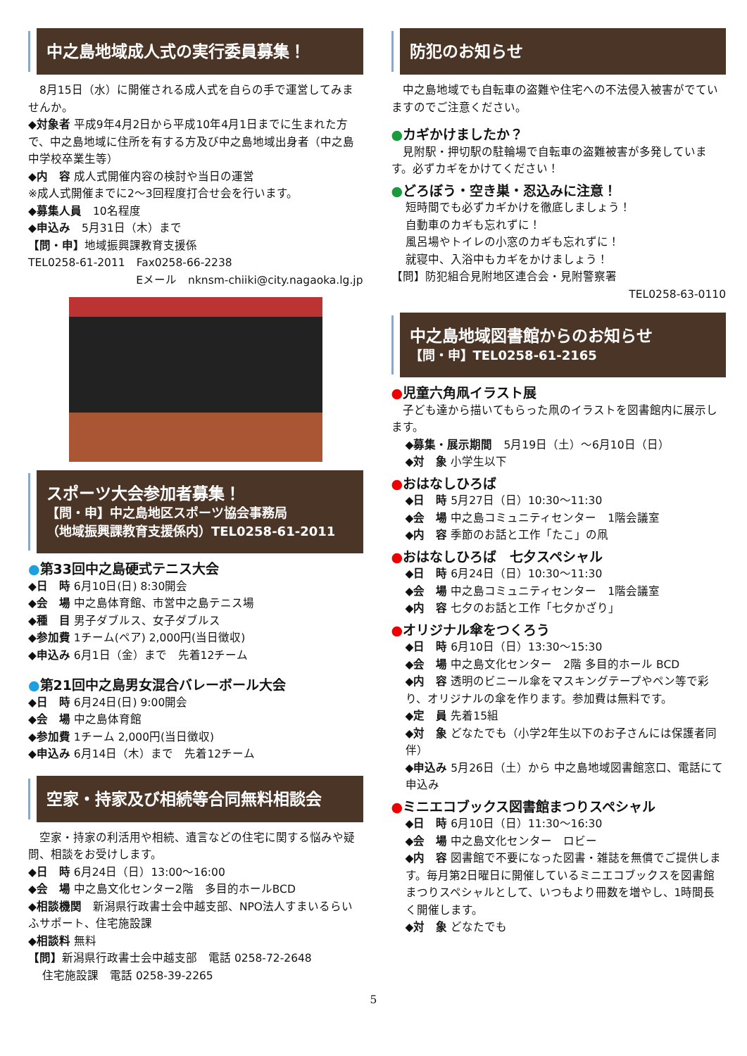中之島地域成人式の実行委員募集！
　8月15日（水）に開催される成人式を自らの手で運営してみませんか。
◆対象者 平成9年4月2日から平成10年4月1日までに生まれた方で、中之島地域に住所を有する方及び中之島地域出身者（中之島中学校卒業生等）
◆内　容 成人式開催内容の検討や当日の運営
※成人式開催までに2～3回程度打合せ会を行います。
◆募集人員　10名程度
◆申込み　5月31日（木）まで
【問・申】地域振興課教育支援係
TEL0258-61-2011　Fax0258-66-2238
Eメール　nknsm-chiiki@city.nagaoka.lg.jp
スポーツ大会参加者募集！
【問・申】中之島地区スポーツ協会事務局
（地域振興課教育支援係内）TEL0258-61-2011
●第33回中之島硬式テニス大会
◆日　時 6月10日(日) 8:30開会
◆会　場 中之島体育館、市営中之島テニス場
◆種　目 男子ダブルス、女子ダブルス
◆参加費 1チーム(ペア) 2,000円(当日徴収)
◆申込み 6月1日（金）まで　先着12チーム
●第21回中之島男女混合バレーボール大会
◆日　時 6月24日(日) 9:00開会
◆会　場 中之島体育館
◆参加費 1チーム 2,000円(当日徴収)
◆申込み 6月14日（木）まで　先着12チーム
空家・持家及び相続等合同無料相談会
　空家・持家の利活用や相続、遺言などの住宅に関する悩みや疑問、相談をお受けします。
◆日　時 6月24日（日）13:00～16:00
◆会　場 中之島文化センター2階　多目的ホールBCD
◆相談機関　新潟県行政書士会中越支部、NPO法人すまいるらいふサポート、住宅施設課
◆相談料 無料
【問】新潟県行政書士会中越支部　電話 0258-72-2648
住宅施設課　電話 0258-39-2265
防犯のお知らせ
　中之島地域でも自転車の盗難や住宅への不法侵入被害がでていますのでご注意ください。
●カギかけましたか？
　見附駅・押切駅の駐輪場で自転車の盗難被害が多発しています。必ずカギをかけてください！
●どろぼう・空き巣・忍込みに注意！
短時間でも必ずカギかけを徹底しましょう！
自動車のカギも忘れずに！
風呂場やトイレの小窓のカギも忘れずに！
就寝中、入浴中もカギをかけましょう！
【問】防犯組合見附地区連合会・見附警察署
TEL0258-63-0110
中之島地域図書館からのお知らせ
【問・申】TEL0258-61-2165
●児童六角凧イラスト展
　子ども達から描いてもらった凧のイラストを図書館内に展示します。
◆募集・展示期間　5月19日（土）～6月10日（日）
◆対　象 小学生以下
●おはなしひろば
◆日　時 5月27日（日）10:30～11:30
◆会　場 中之島コミュニティセンター　1階会議室
◆内　容 季節のお話と工作「たこ」の凧
●おはなしひろば　七夕スペシャル
◆日　時 6月24日（日）10:30～11:30
◆会　場 中之島コミュニティセンター　1階会議室
◆内　容 七夕のお話と工作「七夕かざり」
●オリジナル傘をつくろう
◆日　時 6月10日（日）13:30～15:30
◆会　場 中之島文化センター　2階 多目的ホール BCD
◆内　容 透明のビニール傘をマスキングテープやペン等で彩り、オリジナルの傘を作ります。参加費は無料です。
◆定　員 先着15組
◆対　象 どなたでも（小学2年生以下のお子さんには保護者同伴）
◆申込み 5月26日（土）から 中之島地域図書館窓口、電話にて申込み
●ミニエコブックス図書館まつりスペシャル
◆日　時 6月10日（日）11:30～16:30
◆会　場 中之島文化センター　ロビー
◆内　容 図書館で不要になった図書・雑誌を無償でご提供します。毎月第2日曜日に開催しているミニエコブックスを図書館まつりスペシャルとして、いつもより冊数を増やし、1時間長く開催します。
◆対　象 どなたでも
5